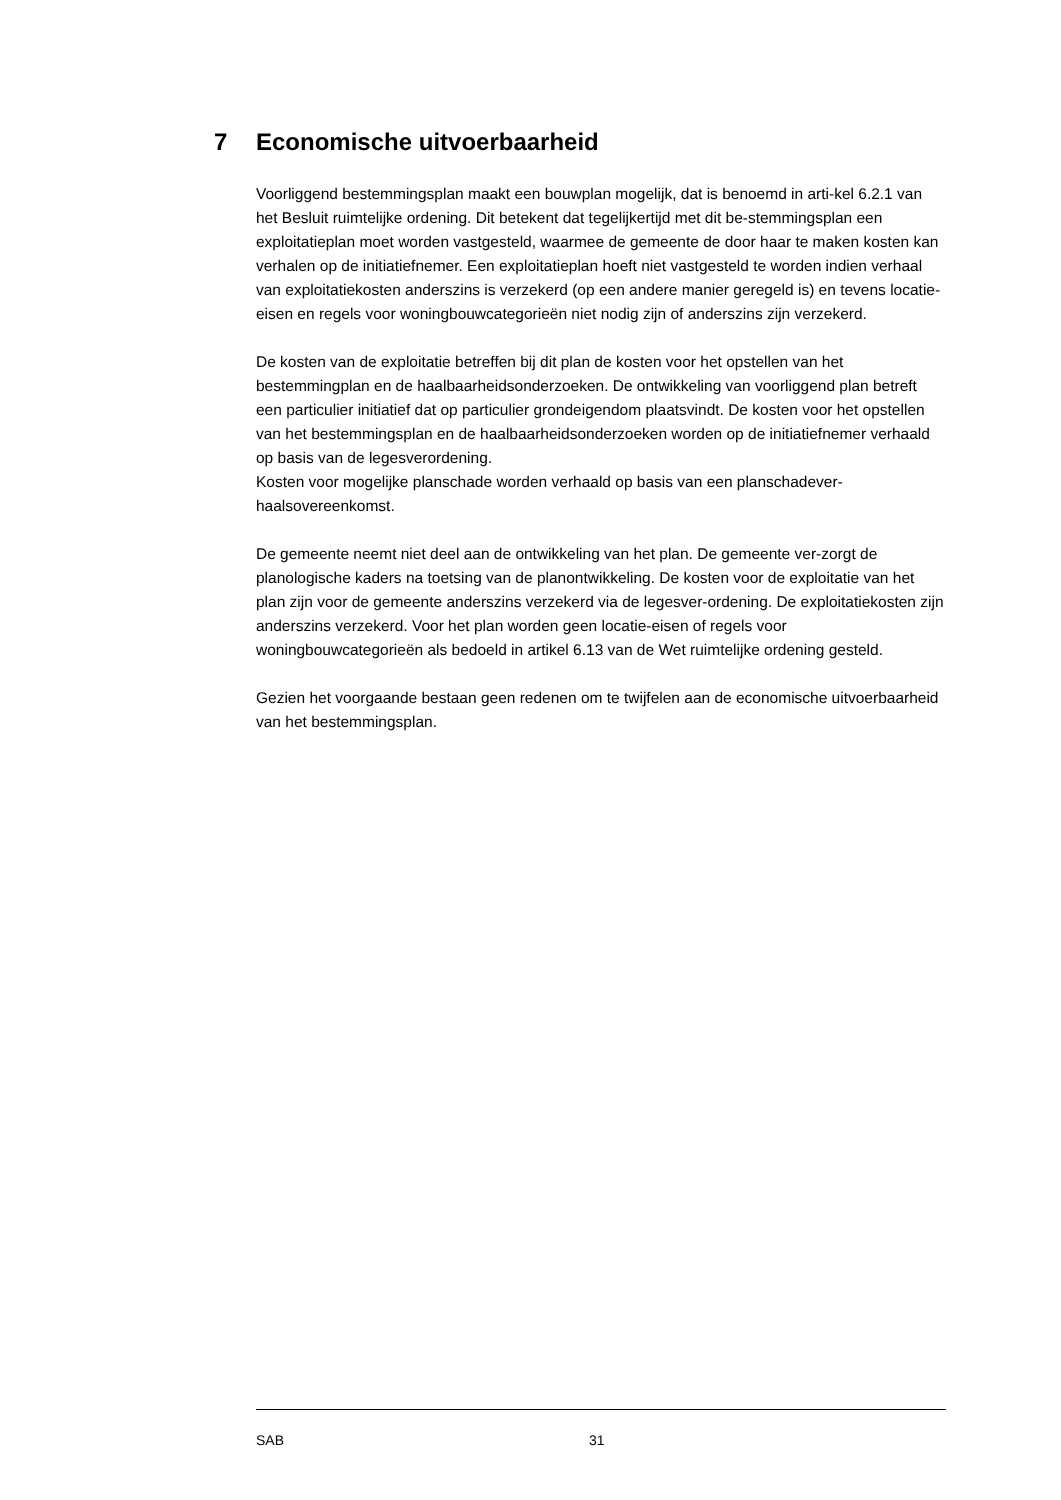7 Economische uitvoerbaarheid
Voorliggend bestemmingsplan maakt een bouwplan mogelijk, dat is benoemd in arti-kel 6.2.1 van het Besluit ruimtelijke ordening. Dit betekent dat tegelijkertijd met dit be-stemmingsplan een exploitatieplan moet worden vastgesteld, waarmee de gemeente de door haar te maken kosten kan verhalen op de initiatiefnemer. Een exploitatieplan hoeft niet vastgesteld te worden indien verhaal van exploitatiekosten anderszins is verzekerd (op een andere manier geregeld is) en tevens locatie-eisen en regels voor woningbouwcategorieën niet nodig zijn of anderszins zijn verzekerd.
De kosten van de exploitatie betreffen bij dit plan de kosten voor het opstellen van het bestemmingplan en de haalbaarheidsonderzoeken. De ontwikkeling van voorliggend plan betreft een particulier initiatief dat op particulier grondeigendom plaatsvindt. De kosten voor het opstellen van het bestemmingsplan en de haalbaarheidsonderzoeken worden op de initiatiefnemer verhaald op basis van de legesverordening.
Kosten voor mogelijke planschade worden verhaald op basis van een planschadever-haalsovereenkomst.
De gemeente neemt niet deel aan de ontwikkeling van het plan. De gemeente ver-zorgt de planologische kaders na toetsing van de planontwikkeling. De kosten voor de exploitatie van het plan zijn voor de gemeente anderszins verzekerd via de legesver-ordening. De exploitatiekosten zijn anderszins verzekerd. Voor het plan worden geen locatie-eisen of regels voor woningbouwcategorieën als bedoeld in artikel 6.13 van de Wet ruimtelijke ordening gesteld.
Gezien het voorgaande bestaan geen redenen om te twijfelen aan de economische uitvoerbaarheid van het bestemmingsplan.
SAB 31